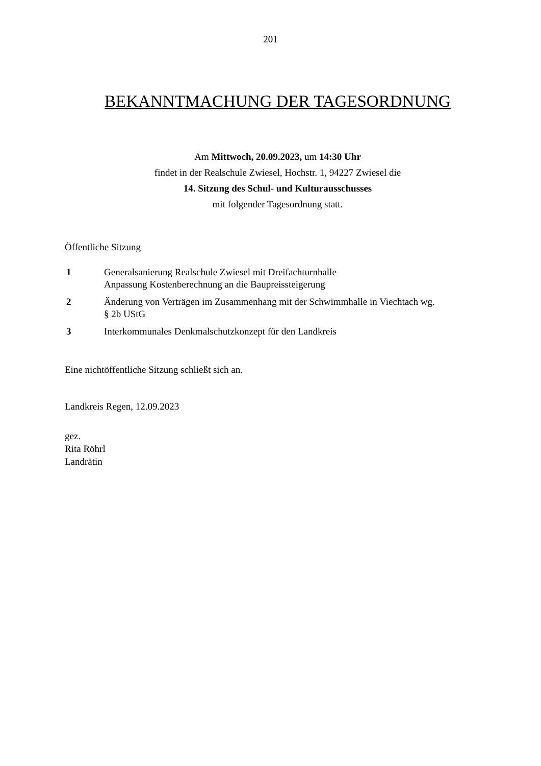201
BEKANNTMACHUNG DER TAGESORDNUNG
Am Mittwoch, 20.09.2023, um 14:30 Uhr
findet in der Realschule Zwiesel, Hochstr. 1, 94227 Zwiesel die
14. Sitzung des Schul- und Kulturausschusses
mit folgender Tagesordnung statt.
Öffentliche Sitzung
1 Generalsanierung Realschule Zwiesel mit Dreifachturnhalle
Anpassung Kostenberechnung an die Baupreissteigerung
2 Änderung von Verträgen im Zusammenhang mit der Schwimmhalle in Viechtach wg.
§ 2b UStG
3 Interkommunales Denkmalschutzkonzept für den Landkreis
Eine nichtöffentliche Sitzung schließt sich an.
Landkreis Regen, 12.09.2023
gez.
Rita Röhrl
Landrätin